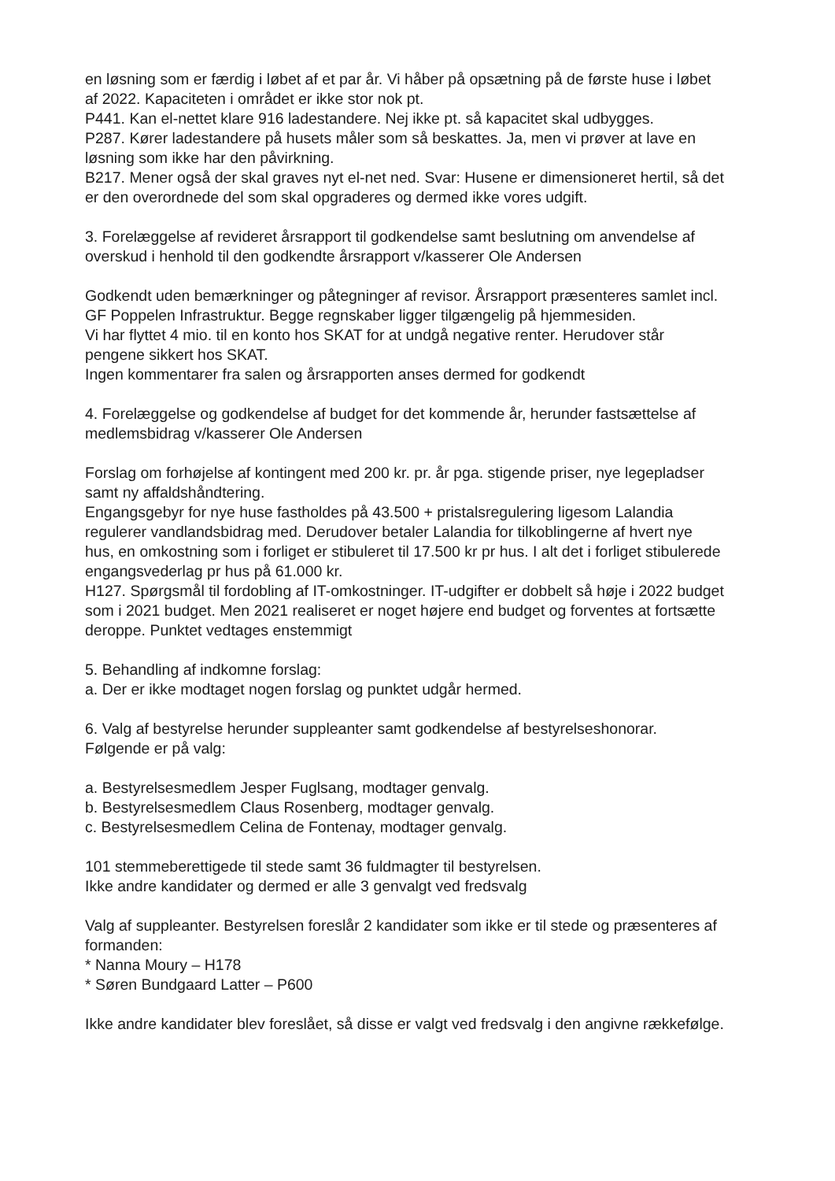en løsning som er færdig i løbet af et par år. Vi håber på opsætning på de første huse i løbet af 2022. Kapaciteten i området er ikke stor nok pt.
P441. Kan el-nettet klare 916 ladestandere. Nej ikke pt. så kapacitet skal udbygges.
P287. Kører ladestandere på husets måler som så beskattes. Ja, men vi prøver at lave en løsning som ikke har den påvirkning.
B217. Mener også der skal graves nyt el-net ned. Svar: Husene er dimensioneret hertil, så det er den overordnede del som skal opgraderes og dermed ikke vores udgift.
3. Forelæggelse af revideret årsrapport til godkendelse samt beslutning om anvendelse af overskud i henhold til den godkendte årsrapport v/kasserer Ole Andersen
Godkendt uden bemærkninger og påtegninger af revisor. Årsrapport præsenteres samlet incl. GF Poppelen Infrastruktur. Begge regnskaber ligger tilgængelig på hjemmesiden.
Vi har flyttet 4 mio. til en konto hos SKAT for at undgå negative renter. Herudover står pengene sikkert hos SKAT.
Ingen kommentarer fra salen og årsrapporten anses dermed for godkendt
4. Forelæggelse og godkendelse af budget for det kommende år, herunder fastsættelse af medlemsbidrag v/kasserer Ole Andersen
Forslag om forhøjelse af kontingent med 200 kr. pr. år pga. stigende priser, nye legepladser samt ny affaldshåndtering.
Engangsgebyr for nye huse fastholdes på 43.500 + pristalsregulering ligesom Lalandia regulerer vandlandsbidrag med. Derudover betaler Lalandia for tilkoblingerne af hvert nye hus, en omkostning som i forliget er stibuleret til 17.500 kr pr hus. I alt det i forliget stibulerede engangsvederlag pr hus på 61.000 kr.
H127. Spørgsmål til fordobling af IT-omkostninger. IT-udgifter er dobbelt så høje i 2022 budget som i 2021 budget. Men 2021 realiseret er noget højere end budget og forventes at fortsætte deroppe. Punktet vedtages enstemmigt
5. Behandling af indkomne forslag:
a. Der er ikke modtaget nogen forslag og punktet udgår hermed.
6. Valg af bestyrelse herunder suppleanter samt godkendelse af bestyrelseshonorar.
Følgende er på valg:
a. Bestyrelsesmedlem Jesper Fuglsang, modtager genvalg.
b. Bestyrelsesmedlem Claus Rosenberg, modtager genvalg.
c. Bestyrelsesmedlem Celina de Fontenay, modtager genvalg.
101 stemmeberettigede til stede samt 36 fuldmagter til bestyrelsen.
Ikke andre kandidater og dermed er alle 3 genvalgt ved fredsvalg
Valg af suppleanter. Bestyrelsen foreslår 2 kandidater som ikke er til stede og præsenteres af formanden:
* Nanna Moury – H178
* Søren Bundgaard Latter – P600
Ikke andre kandidater blev foreslået, så disse er valgt ved fredsvalg i den angivne rækkefølge.